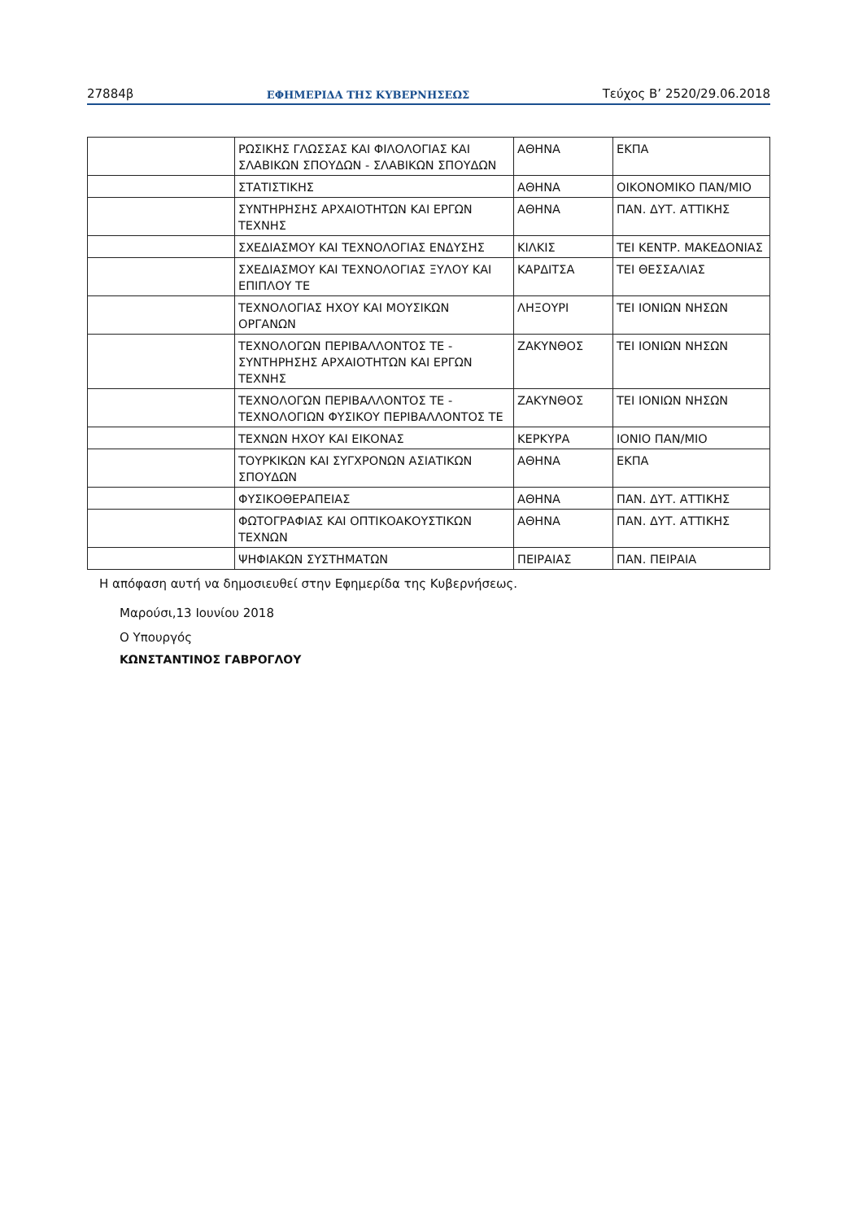27884β ΕΦΗΜΕΡΙΔΑ ΤΗΣ ΚΥΒΕΡΝΗΣΕΩΣ Τεύχος Β’ 2520/29.06.2018
| | ΡΩΣΙΚΗΣ ΓΛΩΣΣΑΣ ΚΑΙ ΦΙΛΟΛΟΓΙΑΣ ΚΑΙ ΣΛΑΒΙΚΩΝ ΣΠΟΥΔΩΝ - ΣΛΑΒΙΚΩΝ ΣΠΟΥΔΩΝ | ΑΘΗΝΑ | ΕΚΠΑ |
| | ΣΤΑΤΙΣΤΙΚΗΣ | ΑΘΗΝΑ | ΟΙΚΟΝΟΜΙΚΟ ΠΑΝ/ΜΙΟ |
| | ΣΥΝΤΗΡΗΣΗΣ ΑΡΧΑΙΟΤΗΤΩΝ ΚΑΙ ΕΡΓΩΝ ΤΕΧΝΗΣ | ΑΘΗΝΑ | ΠΑΝ. ΔΥΤ. ΑΤΤΙΚΗΣ |
| | ΣΧΕΔΙΑΣΜΟΥ ΚΑΙ ΤΕΧΝΟΛΟΓΙΑΣ ΕΝΔΥΣΗΣ | ΚΙΛΚΙΣ | ΤΕΙ ΚΕΝΤΡ. ΜΑΚΕΔΟΝΙΑΣ |
| | ΣΧΕΔΙΑΣΜΟΥ ΚΑΙ ΤΕΧΝΟΛΟΓΙΑΣ ΞΥΛΟΥ ΚΑΙ ΕΠΙΠΛΟΥ ΤΕ | ΚΑΡΔΙΤΣΑ | ΤΕΙ ΘΕΣΣΑΛΙΑΣ |
| | ΤΕΧΝΟΛΟΓΙΑΣ ΗΧΟΥ ΚΑΙ ΜΟΥΣΙΚΩΝ ΟΡΓΑΝΩΝ | ΛΗΞΟΥΡΙ | ΤΕΙ ΙΟΝΙΩΝ ΝΗΣΩΝ |
| | ΤΕΧΝΟΛΟΓΩΝ ΠΕΡΙΒΑΛΛΟΝΤΟΣ ΤΕ - ΣΥΝΤΗΡΗΣΗΣ ΑΡΧΑΙΟΤΗΤΩΝ ΚΑΙ ΕΡΓΩΝ ΤΕΧΝΗΣ | ΖΑΚΥΝΘΟΣ | ΤΕΙ ΙΟΝΙΩΝ ΝΗΣΩΝ |
| | ΤΕΧΝΟΛΟΓΩΝ ΠΕΡΙΒΑΛΛΟΝΤΟΣ ΤΕ - ΤΕΧΝΟΛΟΓΙΩΝ ΦΥΣΙΚΟΥ ΠΕΡΙΒΑΛΛΟΝΤΟΣ ΤΕ | ΖΑΚΥΝΘΟΣ | ΤΕΙ ΙΟΝΙΩΝ ΝΗΣΩΝ |
| | ΤΕΧΝΩΝ ΗΧΟΥ ΚΑΙ ΕΙΚΟΝΑΣ | ΚΕΡΚΥΡΑ | ΙΟΝΙΟ ΠΑΝ/ΜΙΟ |
| | ΤΟΥΡΚΙΚΩΝ ΚΑΙ ΣΥΓΧΡΟΝΩΝ ΑΣΙΑΤΙΚΩΝ ΣΠΟΥΔΩΝ | ΑΘΗΝΑ | ΕΚΠΑ |
| | ΦΥΣΙΚΟΘΕΡΑΠΕΙΑΣ | ΑΘΗΝΑ | ΠΑΝ. ΔΥΤ. ΑΤΤΙΚΗΣ |
| | ΦΩΤΟΓΡΑΦΙΑΣ ΚΑΙ ΟΠΤΙΚΟΑΚΟΥΣΤΙΚΩΝ ΤΕΧΝΩΝ | ΑΘΗΝΑ | ΠΑΝ. ΔΥΤ. ΑΤΤΙΚΗΣ |
| | ΨΗΦΙΑΚΩΝ ΣΥΣΤΗΜΑΤΩΝ | ΠΕΙΡΑΙΑΣ | ΠΑΝ. ΠΕΙΡΑΙΑ |
Η απόφαση αυτή να δημοσιευθεί στην Εφημερίδα της Κυβερνήσεως.
Μαρούσι,13 Ιουνίου 2018
Ο Υπουργός
ΚΩΝΣΤΑΝΤΙΝΟΣ ΓΑΒΡΟΓΛΟΥ